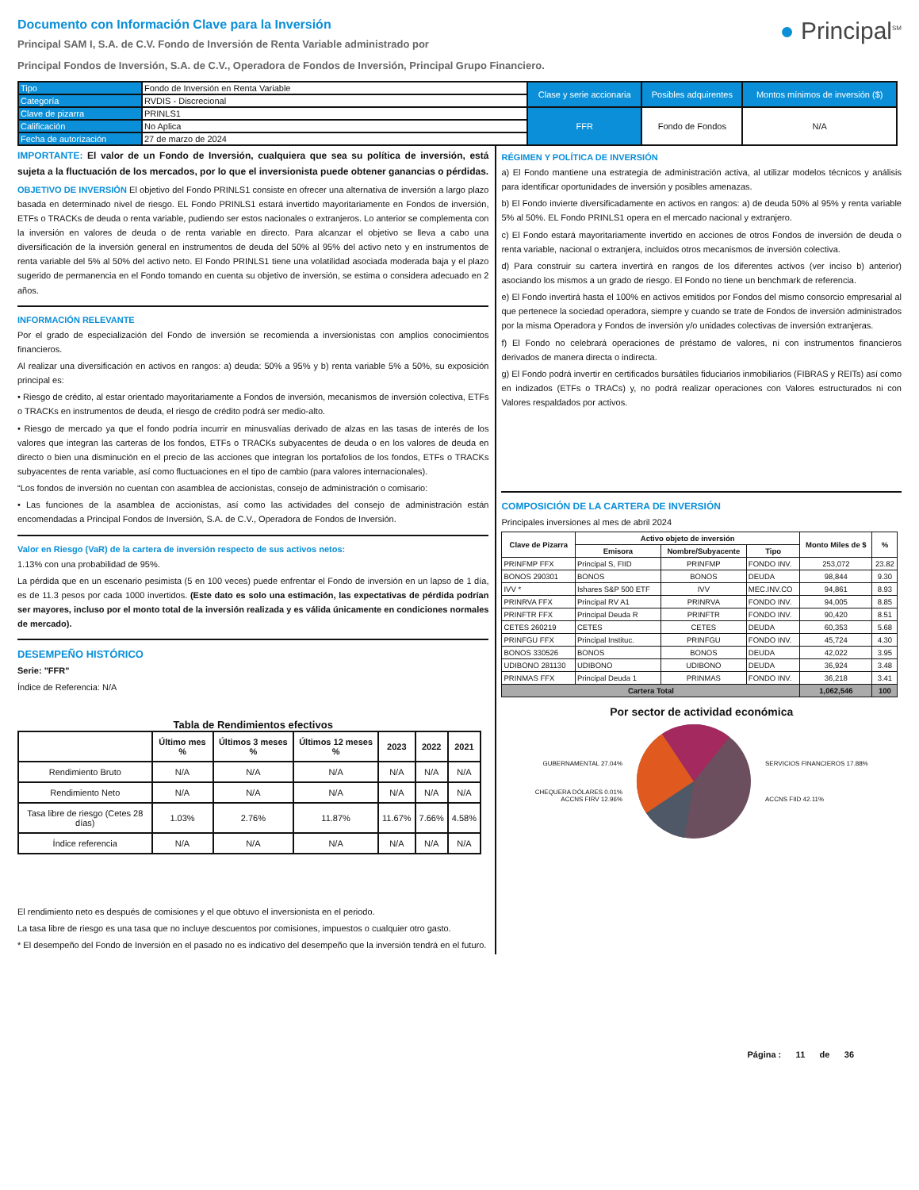Documento con Información Clave para la Inversión
Principal SAM I, S.A. de C.V. Fondo de Inversión de Renta Variable administrado por
Principal Fondos de Inversión, S.A. de C.V., Operadora de Fondos de Inversión, Principal Grupo Financiero.
● Principal<sup>SM</sup>
| Tipo | Fondo de Inversión en Renta Variable | Clase y serie accionaria | Posibles adquirentes | Montos mínimos de inversión ($) |
| Categoría | RVDIS - Discrecional | | | |
| Clave de pizarra | PRINLS1 | FFR | Fondo de Fondos | N/A |
| Calificación | No Aplica | | | |
| Fecha de autorización | 27 de marzo de 2024 | | | |
IMPORTANTE: El valor de un Fondo de Inversión, cualquiera que sea su política de inversión, está sujeta a la fluctuación de los mercados, por lo que el inversionista puede obtener ganancias o pérdidas.
OBJETIVO DE INVERSIÓN El objetivo del Fondo PRINLS1 consiste en ofrecer una alternativa de inversión a largo plazo basada en determinado nivel de riesgo. EL Fondo PRINLS1 estará invertido mayoritariamente en Fondos de inversión, ETFs o TRACKs de deuda o renta variable, pudiendo ser estos nacionales o extranjeros. Lo anterior se complementa con la inversión en valores de deuda o de renta variable en directo. Para alcanzar el objetivo se lleva a cabo una diversificación de la inversión general en instrumentos de deuda del 50% al 95% del activo neto y en instrumentos de renta variable del 5% al 50% del activo neto. El Fondo PRINLS1 tiene una volatilidad asociada moderada baja y el plazo sugerido de permanencia en el Fondo tomando en cuenta su objetivo de inversión, se estima o considera adecuado en 2 años.
INFORMACIÓN RELEVANTE
Por el grado de especialización del Fondo de inversión se recomienda a inversionistas con amplios conocimientos financieros.
Al realizar una diversificación en activos en rangos: a) deuda: 50% a 95% y b) renta variable 5% a 50%, su exposición principal es:
• Riesgo de crédito, al estar orientado mayoritariamente a Fondos de inversión, mecanismos de inversión colectiva, ETFs o TRACKs en instrumentos de deuda, el riesgo de crédito podrá ser medio-alto.
• Riesgo de mercado ya que el fondo podría incurrir en minusvalías derivado de alzas en las tasas de interés de los valores que integran las carteras de los fondos, ETFs o TRACKs subyacentes de deuda o en los valores de deuda en directo o bien una disminución en el precio de las acciones que integran los portafolios de los fondos, ETFs o TRACKs subyacentes de renta variable, así como fluctuaciones en el tipo de cambio (para valores internacionales).
“Los fondos de inversión no cuentan con asamblea de accionistas, consejo de administración o comisario:
• Las funciones de la asamblea de accionistas, así como las actividades del consejo de administración están encomendadas a Principal Fondos de Inversión, S.A. de C.V., Operadora de Fondos de Inversión.
Valor en Riesgo (VaR) de la cartera de inversión respecto de sus activos netos:
1.13% con una probabilidad de 95%.
La pérdida que en un escenario pesimista (5 en 100 veces) puede enfrentar el Fondo de inversión en un lapso de 1 día, es de 11.3 pesos por cada 1000 invertidos. (Este dato es solo una estimación, las expectativas de pérdida podrían ser mayores, incluso por el monto total de la inversión realizada y es válida únicamente en condiciones normales de mercado).
DESEMPEÑO HISTÓRICO
Serie: "FFR"
Índice de Referencia: N/A
Tabla de Rendimientos efectivos
| | Último mes % | Últimos 3 meses % | Últimos 12 meses % | 2023 | 2022 | 2021 |
| --- | --- | --- | --- | --- | --- | --- |
| Rendimiento Bruto | N/A | N/A | N/A | N/A | N/A | N/A |
| Rendimiento Neto | N/A | N/A | N/A | N/A | N/A | N/A |
| Tasa libre de riesgo (Cetes 28 días) | 1.03% | 2.76% | 11.87% | 11.67% | 7.66% | 4.58% |
| Índice referencia | N/A | N/A | N/A | N/A | N/A | N/A |
El rendimiento neto es después de comisiones y el que obtuvo el inversionista en el periodo.
La tasa libre de riesgo es una tasa que no incluye descuentos por comisiones, impuestos o cualquier otro gasto.
* El desempeño del Fondo de Inversión en el pasado no es indicativo del desempeño que la inversión tendrá en el futuro.
RÉGIMEN Y POLÍTICA DE INVERSIÓN
a) El Fondo mantiene una estrategia de administración activa, al utilizar modelos técnicos y análisis para identificar oportunidades de inversión y posibles amenazas.
b) El Fondo invierte diversificadamente en activos en rangos: a) de deuda 50% al 95% y renta variable 5% al 50%. EL Fondo PRINLS1 opera en el mercado nacional y extranjero.
c) El Fondo estará mayoritariamente invertido en acciones de otros Fondos de inversión de deuda o renta variable, nacional o extranjera, incluidos otros mecanismos de inversión colectiva.
d) Para construir su cartera invertirá en rangos de los diferentes activos (ver inciso b) anterior) asociando los mismos a un grado de riesgo. El Fondo no tiene un benchmark de referencia.
e) El Fondo invertirá hasta el 100% en activos emitidos por Fondos del mismo consorcio empresarial al que pertenece la sociedad operadora, siempre y cuando se trate de Fondos de inversión administrados por la misma Operadora y Fondos de inversión y/o unidades colectivas de inversión extranjeras.
f) El Fondo no celebrará operaciones de préstamo de valores, ni con instrumentos financieros derivados de manera directa o indirecta.
g) El Fondo podrá invertir en certificados bursátiles fiduciarios inmobiliarios (FIBRAS y REITs) así como en indizados (ETFs o TRACs) y, no podrá realizar operaciones con Valores estructurados ni con Valores respaldados por activos.
COMPOSICIÓN DE LA CARTERA DE INVERSIÓN
Principales inversiones al mes de abril 2024
| Clave de Pizarra | Activo objeto de inversión | | | Monto Miles de $ | % |
| --- | --- | --- | --- | --- | --- |
| | Emisora | Nombre/Subyacente | Tipo | | |
| PRINFMP FFX | Principal S, FIID | PRINFMP | FONDO INV. | 253,072 | 23.82 |
| BONOS 290301 | BONOS | BONOS | DEUDA | 98,844 | 9.30 |
| IVV * | Ishares S&P 500 ETF | IVV | MEC.INV.CO | 94,861 | 8.93 |
| PRINRVA FFX | Principal RV A1 | PRINRVA | FONDO INV. | 94,005 | 8.85 |
| PRINFTR FFX | Principal Deuda R | PRINFTR | FONDO INV. | 90,420 | 8.51 |
| CETES 260219 | CETES | CETES | DEUDA | 60,353 | 5.68 |
| PRINFGU FFX | Principal Instituc. | PRINFGU | FONDO INV. | 45,724 | 4.30 |
| BONOS 330526 | BONOS | BONOS | DEUDA | 42,022 | 3.95 |
| UDIBONO 281130 | UDIBONO | UDIBONO | DEUDA | 36,924 | 3.48 |
| PRINMAS FFX | Principal Deuda 1 | PRINMAS | FONDO INV. | 36,218 | 3.41 |
| Cartera Total | | | | 1,062,546 | 100 |
Por sector de actividad económica
GUBERNAMENTAL 27.04%
CHEQUERA DÓLARES 0.01%
ACCNS FIRV 12.96%
SERVICIOS FINANCIEROS 17.88%
ACCNS FIID 42.11%
Página : 11 de 36